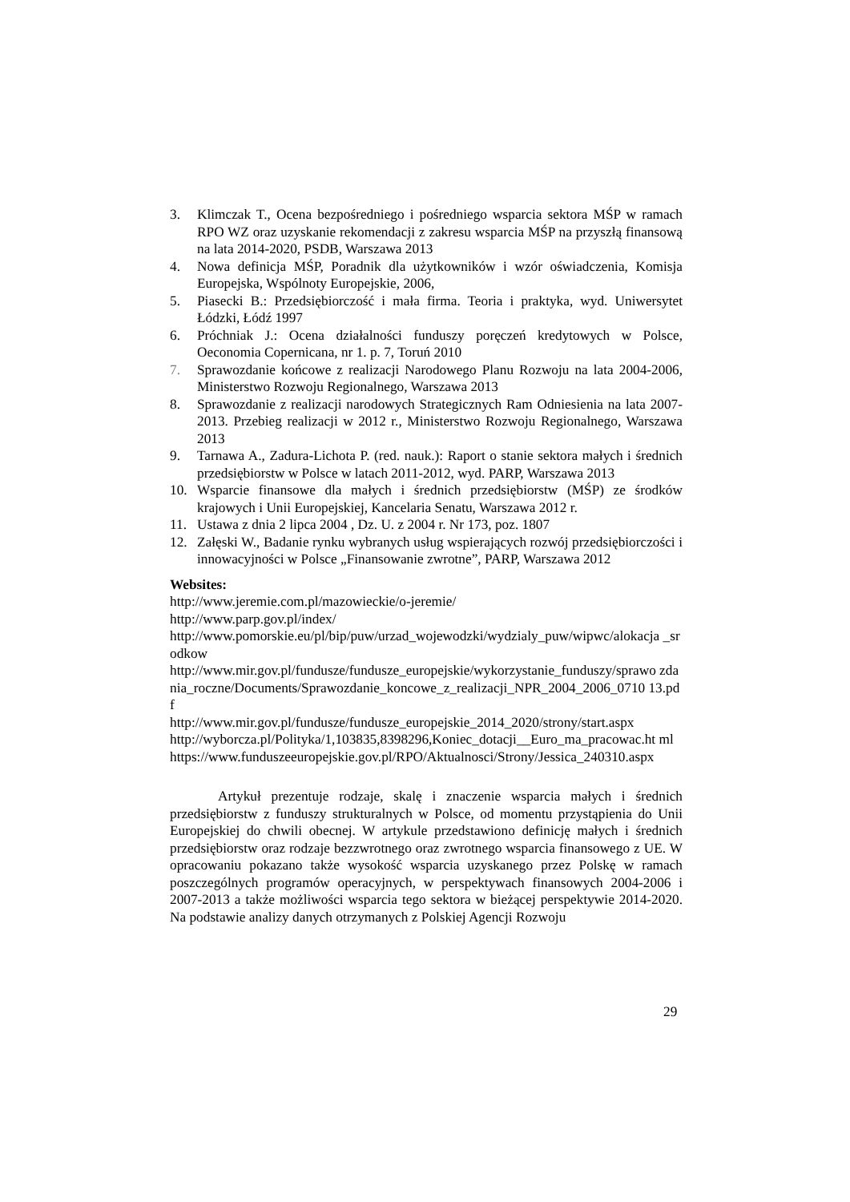3. Klimczak T., Ocena bezpośredniego i pośredniego wsparcia sektora MŚP w ramach RPO WZ oraz uzyskanie rekomendacji z zakresu wsparcia MŚP na przyszłą finansową na lata 2014-2020, PSDB, Warszawa 2013
4. Nowa definicja MŚP, Poradnik dla użytkowników i wzór oświadczenia, Komisja Europejska, Wspólnoty Europejskie, 2006,
5. Piasecki B.: Przedsiębiorczość i mała firma. Teoria i praktyka, wyd. Uniwersytet Łódzki, Łódź 1997
6. Próchniak J.: Ocena działalności funduszy poręczeń kredytowych w Polsce, Oeconomia Copernicana, nr 1. p. 7, Toruń 2010
7. Sprawozdanie końcowe z realizacji Narodowego Planu Rozwoju na lata 2004-2006, Ministerstwo Rozwoju Regionalnego, Warszawa 2013
8. Sprawozdanie z realizacji narodowych Strategicznych Ram Odniesienia na lata 2007-2013. Przebieg realizacji w 2012 r., Ministerstwo Rozwoju Regionalnego, Warszawa 2013
9. Tarnawa A., Zadura-Lichota P. (red. nauk.): Raport o stanie sektora małych i średnich przedsiębiorstw w Polsce w latach 2011-2012, wyd. PARP, Warszawa 2013
10. Wsparcie finansowe dla małych i średnich przedsiębiorstw (MŚP) ze środków krajowych i Unii Europejskiej, Kancelaria Senatu, Warszawa 2012 r.
11. Ustawa z dnia 2 lipca 2004 , Dz. U. z 2004 r. Nr 173, poz. 1807
12. Załęski W., Badanie rynku wybranych usług wspierających rozwój przedsiębiorczości i innowacyjności w Polsce „Finansowanie zwrotne”, PARP, Warszawa 2012
Websites:
http://www.jeremie.com.pl/mazowieckie/o-jeremie/
http://www.parp.gov.pl/index/
http://www.pomorskie.eu/pl/bip/puw/urzad_wojewodzki/wydzialy_puw/wipwc/alokacja _srodkow
http://www.mir.gov.pl/fundusze/fundusze_europejskie/wykorzystanie_funduszy/sprawo zdania_roczne/Documents/Sprawozdanie_koncowe_z_realizacji_NPR_2004_2006_0710 13.pdf
http://www.mir.gov.pl/fundusze/fundusze_europejskie_2014_2020/strony/start.aspx
http://wyborcza.pl/Polityka/1,103835,8398296,Koniec_dotacji__Euro_ma_pracowac.ht ml
https://www.funduszeeuropejskie.gov.pl/RPO/Aktualnosci/Strony/Jessica_240310.aspx
Artykuł prezentuje rodzaje, skalę i znaczenie wsparcia małych i średnich przedsiębiorstw z funduszy strukturalnych w Polsce, od momentu przystąpienia do Unii Europejskiej do chwili obecnej. W artykule przedstawiono definicję małych i średnich przedsiębiorstw oraz rodzaje bezzwrotnego oraz zwrotnego wsparcia finansowego z UE. W opracowaniu pokazano także wysokość wsparcia uzyskanego przez Polskę w ramach poszczególnych programów operacyjnych, w perspektywach finansowych 2004-2006 i 2007-2013 a także możliwości wsparcia tego sektora w bieżącej perspektywie 2014-2020. Na podstawie analizy danych otrzymanych z Polskiej Agencji Rozwoju
29